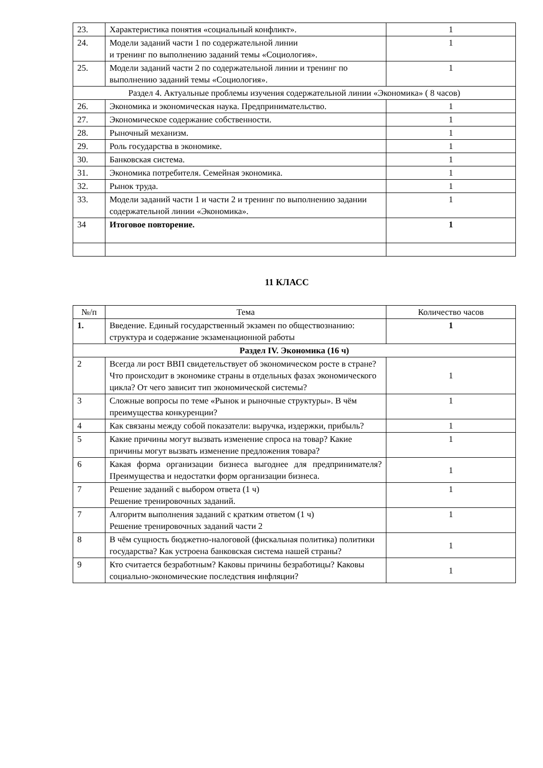| 23. | Характеристика понятия «социальный конфликт». | 1 |
| 24. | Модели заданий части 1 по содержательной линии и тренинг по выполнению заданий темы «Социология». | 1 |
| 25. | Модели заданий части 2 по содержательной линии и тренинг по выполнению заданий темы «Социология». | 1 |
| Раздел 4. Актуальные проблемы изучения содержательной линии «Экономика» ( 8 часов) | | |
| 26. | Экономика и экономическая наука. Предпринимательство. | 1 |
| 27. | Экономическое содержание собственности. | 1 |
| 28. | Рыночный механизм. | 1 |
| 29. | Роль государства в экономике. | 1 |
| 30. | Банковская система. | 1 |
| 31. | Экономика потребителя. Семейная экономика. | 1 |
| 32. | Рынок труда. | 1 |
| 33. | Модели заданий части 1 и части 2 и тренинг по выполнению задании содержательной линии «Экономика». | 1 |
| 34 | Итоговое повторение. | 1 |
11 КЛАСС
| №/п | Тема | Количество часов |
| --- | --- | --- |
| 1. | Введение. Единый государственный экзамен по обществознанию: структура и содержание экзаменационной работы | 1 |
| Раздел IV. Экономика (16 ч) | | |
| 2 | Всегда ли рост ВВП свидетельствует об экономическом росте в стране? Что происходит в экономике страны в отдельных фазах экономического цикла? От чего зависит тип экономической системы? | 1 |
| 3 | Сложные вопросы по теме «Рынок и рыночные структуры». В чём преимущества конкуренции? | 1 |
| 4 | Как связаны между собой показатели: выручка, издержки, прибыль? | 1 |
| 5 | Какие причины могут вызвать изменение спроса на товар? Какие причины могут вызвать изменение предложения товара? | 1 |
| 6 | Какая форма организации бизнеса выгоднее для предпринимателя? Преимущества и недостатки форм организации бизнеса. | 1 |
| 7 | Решение заданий с выбором ответа (1 ч) Решение тренировочных заданий. | 1 |
| 7 | Алгоритм выполнения заданий с кратким ответом (1 ч) Решение тренировочных заданий части 2 | 1 |
| 8 | В чём сущность бюджетно-налоговой (фискальная политика) политики государства? Как устроена банковская система нашей страны? | 1 |
| 9 | Кто считается безработным? Каковы причины безработицы? Каковы социально-экономические последствия инфляции? | 1 |